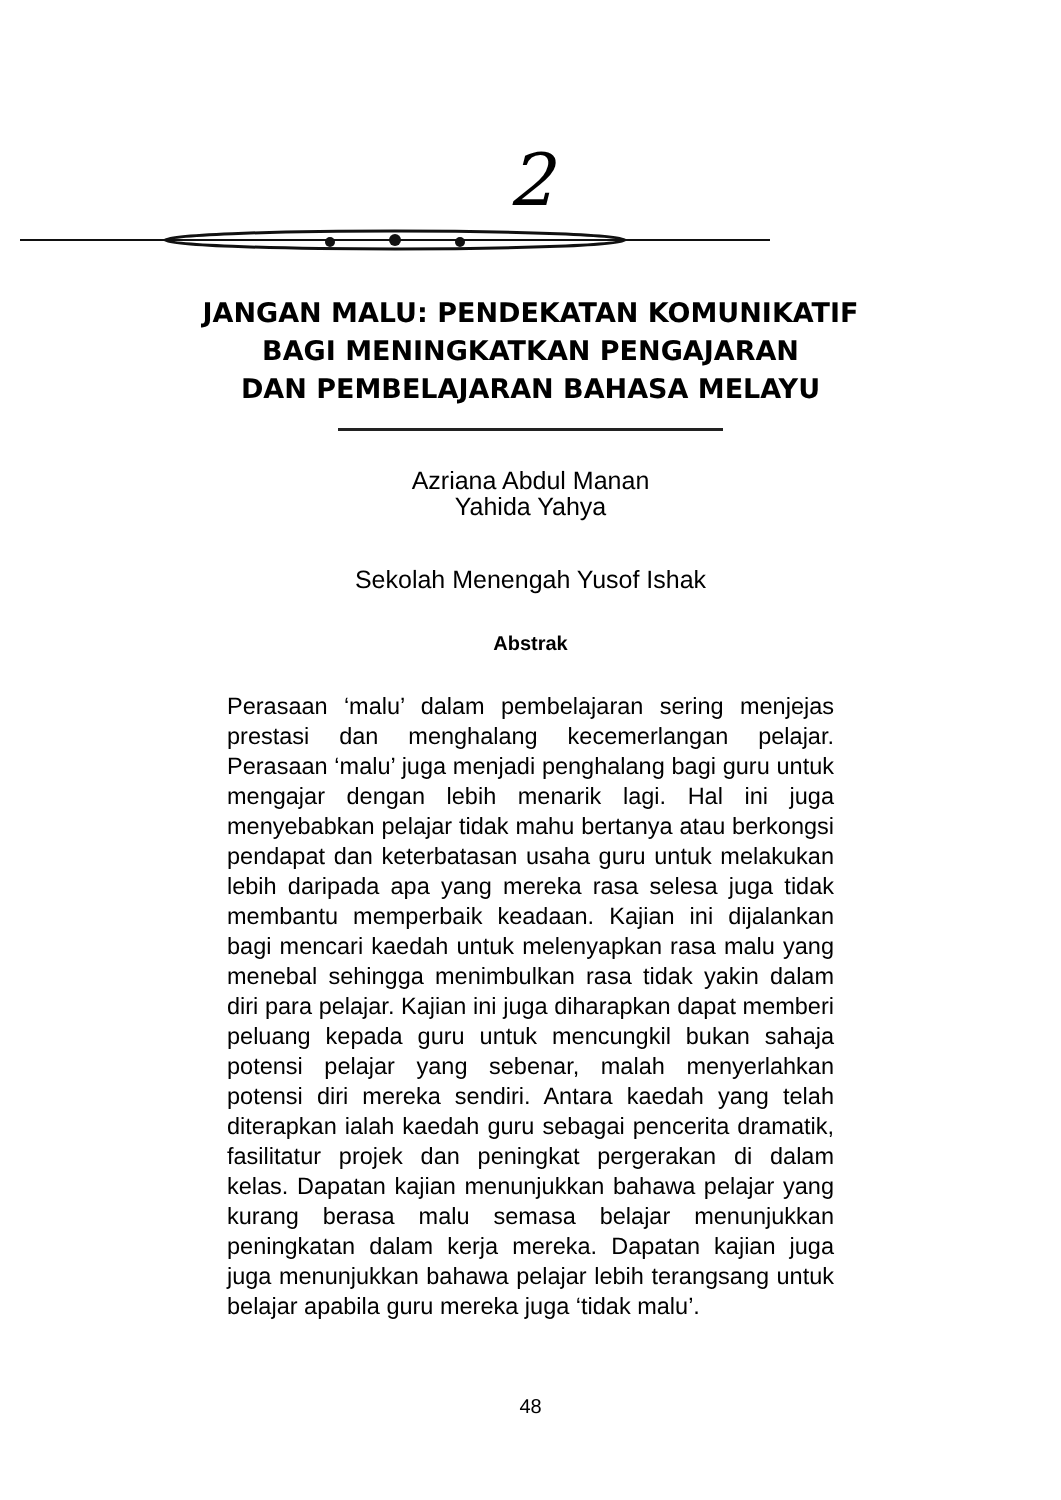2
JANGAN MALU: PENDEKATAN KOMUNIKATIF
BAGI MENINGKATKAN PENGAJARAN
DAN PEMBELAJARAN BAHASA MELAYU
Azriana Abdul Manan
Yahida Yahya
Sekolah Menengah Yusof Ishak
Abstrak
Perasaan ‘malu’ dalam pembelajaran sering menjejas prestasi dan menghalang kecemerlangan pelajar. Perasaan ‘malu’ juga menjadi penghalang bagi guru untuk mengajar dengan lebih menarik lagi. Hal ini juga menyebabkan pelajar tidak mahu bertanya atau berkongsi pendapat dan keterbatasan usaha guru untuk melakukan lebih daripada apa yang mereka rasa selesa juga tidak membantu memperbaik keadaan. Kajian ini dijalankan bagi mencari kaedah untuk melenyapkan rasa malu yang menebal sehingga menimbulkan rasa tidak yakin dalam diri para pelajar. Kajian ini juga diharapkan dapat memberi peluang kepada guru untuk mencungkil bukan sahaja potensi pelajar yang sebenar, malah menyerlahkan potensi diri mereka sendiri. Antara kaedah yang telah diterapkan ialah kaedah guru sebagai pencerita dramatik, fasilitatur projek dan peningkat pergerakan di dalam kelas. Dapatan kajian menunjukkan bahawa pelajar yang kurang berasa malu semasa belajar menunjukkan peningkatan dalam kerja mereka. Dapatan kajian juga juga menunjukkan bahawa pelajar lebih terangsang untuk belajar apabila guru mereka juga ‘tidak malu’.
48